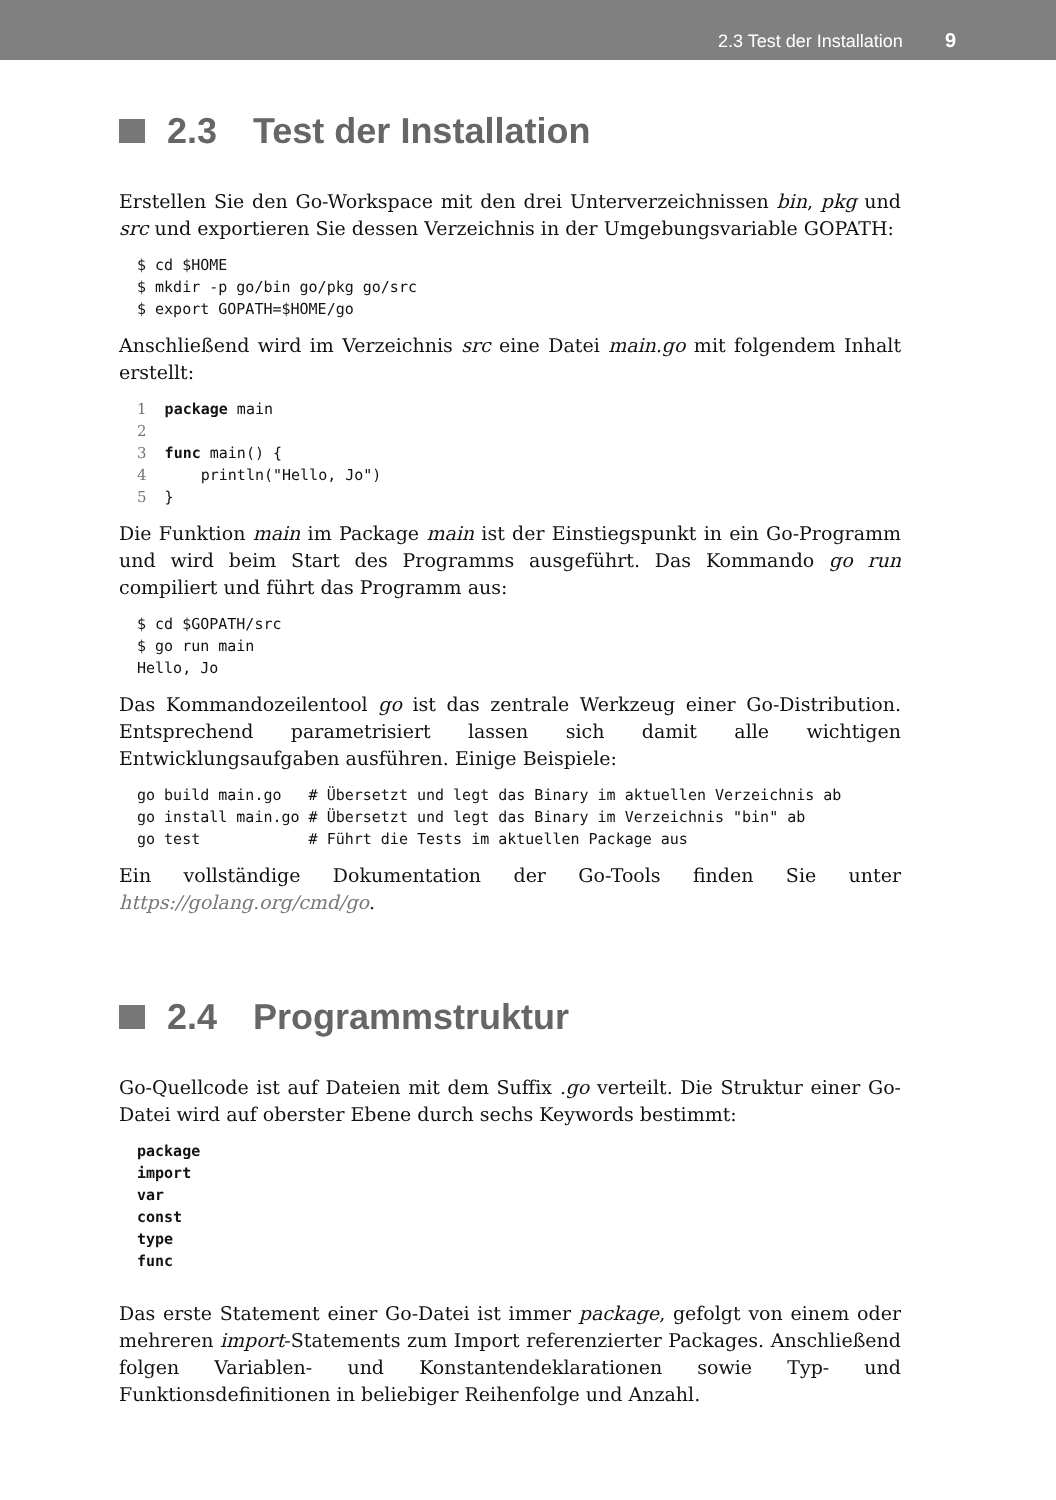2.3 Test der Installation 9
2.3 Test der Installation
Erstellen Sie den Go-Workspace mit den drei Unterverzeichnissen bin, pkg und src und exportieren Sie dessen Verzeichnis in der Umgebungsvariable GOPATH:
$ cd $HOME
$ mkdir -p go/bin go/pkg go/src
$ export GOPATH=$HOME/go
Anschließend wird im Verzeichnis src eine Datei main.go mit folgendem Inhalt erstellt:
1  package main
2
3  func main() {
4      println("Hello, Jo")
5  }
Die Funktion main im Package main ist der Einstiegspunkt in ein Go-Programm und wird beim Start des Programms ausgeführt. Das Kommando go run compiliert und führt das Programm aus:
$ cd $GOPATH/src
$ go run main
Hello, Jo
Das Kommandozeilentool go ist das zentrale Werkzeug einer Go-Distribution. Entsprechend parametrisiert lassen sich damit alle wichtigen Entwicklungsaufgaben ausführen. Einige Beispiele:
go build main.go   # Übersetzt und legt das Binary im aktuellen Verzeichnis ab
go install main.go # Übersetzt und legt das Binary im Verzeichnis "bin" ab
go test            # Führt die Tests im aktuellen Package aus
Ein vollständige Dokumentation der Go-Tools finden Sie unter https://golang.org/cmd/go.
2.4 Programmstruktur
Go-Quellcode ist auf Dateien mit dem Suffix .go verteilt. Die Struktur einer Go-Datei wird auf oberster Ebene durch sechs Keywords bestimmt:
package
import
var
const
type
func
Das erste Statement einer Go-Datei ist immer package, gefolgt von einem oder mehreren import-Statements zum Import referenzierter Packages. Anschließend folgen Variablen- und Konstantendeklarationen sowie Typ- und Funktionsdefinitionen in beliebiger Reihenfolge und Anzahl.